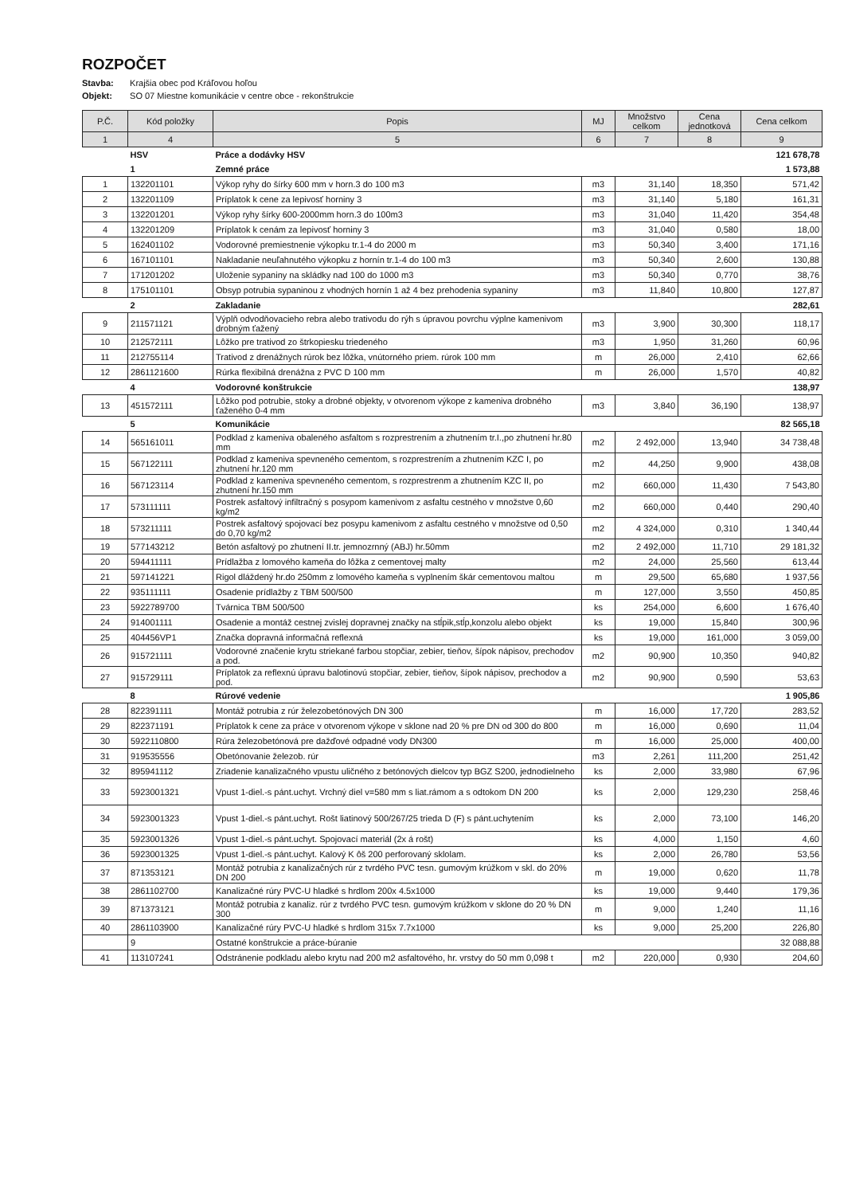ROZPOČET
Stavba: Krajšia obec pod Kráľovou hoľou
Objekt: SO 07 Miestne komunikácie v centre obce - rekonštrukcie
| P.Č. | Kód položky | Popis | MJ | Množstvo celkom | Cena jednotková | Cena celkom |
| --- | --- | --- | --- | --- | --- | --- |
| 1 | 4 | 5 | 6 | 7 | 8 | 9 |
| | HSV | Práce a dodávky HSV | | | | 121 678,78 |
| | 1 | Zemné práce | | | | 1 573,88 |
| 1 | 132201101 | Výkop ryhy do šírky 600 mm v horn.3 do 100 m3 | m3 | 31,140 | 18,350 | 571,42 |
| 2 | 132201109 | Príplatok k cene za lepivosť horniny 3 | m3 | 31,140 | 5,180 | 161,31 |
| 3 | 132201201 | Výkop ryhy šírky 600-2000mm horn.3 do 100m3 | m3 | 31,040 | 11,420 | 354,48 |
| 4 | 132201209 | Príplatok k cenám za lepivosť horniny 3 | m3 | 31,040 | 0,580 | 18,00 |
| 5 | 162401102 | Vodorovné premiestnenie výkopku tr.1-4 do 2000 m | m3 | 50,340 | 3,400 | 171,16 |
| 6 | 167101101 | Nakladanie neuľahnutého výkopku z hornín tr.1-4 do 100 m3 | m3 | 50,340 | 2,600 | 130,88 |
| 7 | 171201202 | Uloženie sypaniny na skládky nad 100 do 1000 m3 | m3 | 50,340 | 0,770 | 38,76 |
| 8 | 175101101 | Obsyp potrubia sypaninou z vhodných hornín 1 až 4 bez prehodenia sypaniny | m3 | 11,840 | 10,800 | 127,87 |
| | 2 | Zakladanie | | | | 282,61 |
| 9 | 211571121 | Výplň odvodňovacieho rebra alebo trativodu do rýh s úpravou povrchu výplne kamenivom drobným ťažený | m3 | 3,900 | 30,300 | 118,17 |
| 10 | 212572111 | Lôžko pre trativod zo štrkopiesku triedeného | m3 | 1,950 | 31,260 | 60,96 |
| 11 | 212755114 | Trativod z drenážnych rúrok bez lôžka, vnútorného priem. rúrok 100 mm | m | 26,000 | 2,410 | 62,66 |
| 12 | 2861121600 | Rúrka flexibilná drenážna z PVC D 100 mm | m | 26,000 | 1,570 | 40,82 |
| | 4 | Vodorovné konštrukcie | | | | 138,97 |
| 13 | 451572111 | Lôžko pod potrubie, stoky a drobné objekty, v otvorenom výkope z kameniva drobného ťaženého 0-4 mm | m3 | 3,840 | 36,190 | 138,97 |
| | 5 | Komunikácie | | | | 82 565,18 |
| 14 | 565161011 | Podklad z kameniva obaleného asfaltom s rozprestrením a zhutnením tr.I.,po zhutnení hr.80 mm | m2 | 2 492,000 | 13,940 | 34 738,48 |
| 15 | 567122111 | Podklad z kameniva spevneného cementom, s rozprestrením a zhutnením KZC I, po zhutnení hr.120 mm | m2 | 44,250 | 9,900 | 438,08 |
| 16 | 567123114 | Podklad z kameniva spevneného cementom, s rozprestrenm a zhutnením KZC II, po zhutnení hr.150 mm | m2 | 660,000 | 11,430 | 7 543,80 |
| 17 | 573111111 | Postrek asfaltový infiltračný s posypom kamenivom z asfaltu cestného v množstve 0,60 kg/m2 | m2 | 660,000 | 0,440 | 290,40 |
| 18 | 573211111 | Postrek asfaltový spojovací bez posypu kamenivom z asfaltu cestného v množstve od 0,50 do 0,70 kg/m2 | m2 | 4 324,000 | 0,310 | 1 340,44 |
| 19 | 577143212 | Betón asfaltový po zhutnení II.tr. jemnozrnný (ABJ) hr.50mm | m2 | 2 492,000 | 11,710 | 29 181,32 |
| 20 | 594411111 | Prídlažba z lomového kameňa do lôžka z cementovej malty | m2 | 24,000 | 25,560 | 613,44 |
| 21 | 597141221 | Rigol dláždený hr.do 250mm z lomového kameňa s vyplnením škár cementovou maltou | m | 29,500 | 65,680 | 1 937,56 |
| 22 | 935111111 | Osadenie prídlažby z TBM 500/500 | m | 127,000 | 3,550 | 450,85 |
| 23 | 5922789700 | Tvárnica TBM 500/500 | ks | 254,000 | 6,600 | 1 676,40 |
| 24 | 914001111 | Osadenie a montáž cestnej zvislej dopravnej značky na stĺpik,stĺp,konzolu alebo objekt | ks | 19,000 | 15,840 | 300,96 |
| 25 | 404456VP1 | Značka dopravná informačná reflexná | ks | 19,000 | 161,000 | 3 059,00 |
| 26 | 915721111 | Vodorovné značenie krytu striekané farbou stopčiar, zebier, tieňov, šípok nápisov, prechodov a pod. | m2 | 90,900 | 10,350 | 940,82 |
| 27 | 915729111 | Príplatok za reflexnú úpravu balotinovú stopčiar, zebier, tieňov, šípok nápisov, prechodov a pod. | m2 | 90,900 | 0,590 | 53,63 |
| | 8 | Rúrové vedenie | | | | 1 905,86 |
| 28 | 822391111 | Montáž potrubia z rúr železobetónových DN 300 | m | 16,000 | 17,720 | 283,52 |
| 29 | 822371191 | Príplatok k cene za práce v otvorenom výkope v sklone nad 20 % pre DN od 300 do 800 | m | 16,000 | 0,690 | 11,04 |
| 30 | 5922110800 | Rúra železobetónová pre dažďové odpadné vody DN300 | m | 16,000 | 25,000 | 400,00 |
| 31 | 919535556 | Obetónovanie železob. rúr | m3 | 2,261 | 111,200 | 251,42 |
| 32 | 895941112 | Zriadenie kanalizačného vpustu uličného z betónových dielcov typ BGZ S200, jednodielneho | ks | 2,000 | 33,980 | 67,96 |
| 33 | 5923001321 | Vpust 1-diel.-s pánt.uchyt. Vrchný diel v=580 mm s liat.rámom a s odtokom DN 200 | ks | 2,000 | 129,230 | 258,46 |
| 34 | 5923001323 | Vpust 1-diel.-s pánt.uchyt. Rošt liatinový 500/267/25 trieda D (F) s pánt.uchytením | ks | 2,000 | 73,100 | 146,20 |
| 35 | 5923001326 | Vpust 1-diel.-s pánt.uchyt. Spojovací materiál (2x á rošt) | ks | 4,000 | 1,150 | 4,60 |
| 36 | 5923001325 | Vpust 1-diel.-s pánt.uchyt. Kalový K ôš 200 perforovaný sklolam. | ks | 2,000 | 26,780 | 53,56 |
| 37 | 871353121 | Montáž potrubia z kanalizačných rúr z tvrdého PVC tesn. gumovým krúžkom v skl. do 20% DN 200 | m | 19,000 | 0,620 | 11,78 |
| 38 | 2861102700 | Kanalizačné rúry PVC-U hladké s hrdlom 200x 4.5x1000 | ks | 19,000 | 9,440 | 179,36 |
| 39 | 871373121 | Montáž potrubia z kanaliz. rúr z tvrdého PVC tesn. gumovým krúžkom v sklone do 20 % DN 300 | m | 9,000 | 1,240 | 11,16 |
| 40 | 2861103900 | Kanalizačné rúry PVC-U hladké s hrdlom 315x 7.7x1000 | ks | 9,000 | 25,200 | 226,80 |
| | 9 | Ostatné konštrukcie a práce-búranie | | | | 32 088,88 |
| 41 | 113107241 | Odstránenie podkladu alebo krytu nad 200 m2 asfaltového, hr. vrstvy do 50 mm 0,098 t | m2 | 220,000 | 0,930 | 204,60 |